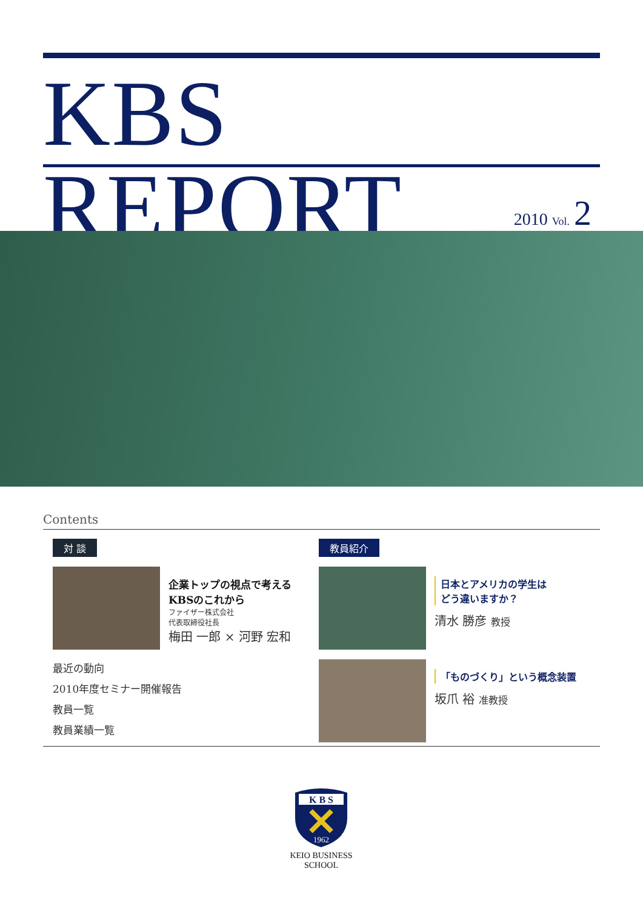KBS REPORT
2010 Vol. 2
Contents
対 談
企業トップの視点で考える
KBSのこれから
ファイザー株式会社
代表取締役社長
梅田 一郎 × 河野 宏和
最近の動向
2010年度セミナー開催報告
教員一覧
教員業績一覧
教員紹介
日本とアメリカの学生は
どう違いますか？
清水 勝彦 教授
「ものづくり」という概念装置
坂爪 裕 准教授
K B S
1962
KEIO BUSINESS SCHOOL